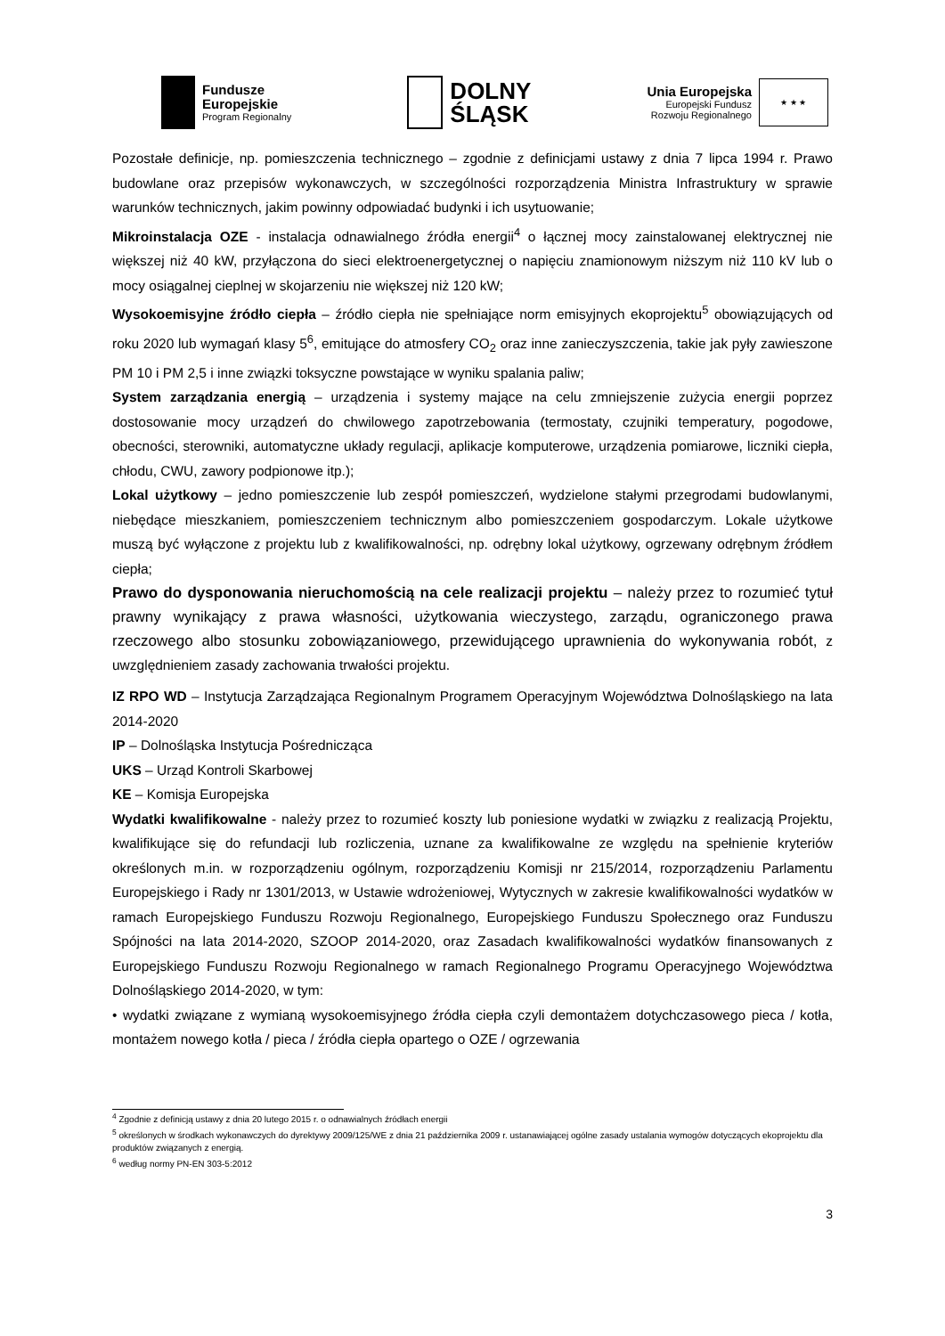Fundusze
Europejskie
Program Regionalny
DOLNY
ŚLĄSK
Unia Europejska
Europejski Fundusz
Rozwoju Regionalnego
★ ★ ★
Pozostałe definicje, np. pomieszczenia technicznego – zgodnie z definicjami ustawy z dnia 7 lipca 1994 r. Prawo budowlane oraz przepisów wykonawczych, w szczególności rozporządzenia Ministra Infrastruktury w sprawie warunków technicznych, jakim powinny odpowiadać budynki i ich usytuowanie;
Mikroinstalacja OZE - instalacja odnawialnego źródła energii<sup>4</sup> o łącznej mocy zainstalowanej elektrycznej nie większej niż 40 kW, przyłączona do sieci elektroenergetycznej o napięciu znamionowym niższym niż 110 kV lub o mocy osiągalnej cieplnej w skojarzeniu nie większej niż 120 kW;
Wysokoemisyjne źródło ciepła – źródło ciepła nie spełniające norm emisyjnych ekoprojektu<sup>5</sup> obowiązujących od roku 2020 lub wymagań klasy 5<sup>6</sup>, emitujące do atmosfery CO<sub>2</sub> oraz inne zanieczyszczenia, takie jak pyły zawieszone PM 10 i PM 2,5 i inne związki toksyczne powstające w wyniku spalania paliw;
System zarządzania energią – urządzenia i systemy mające na celu zmniejszenie zużycia energii poprzez dostosowanie mocy urządzeń do chwilowego zapotrzebowania (termostaty, czujniki temperatury, pogodowe, obecności, sterowniki, automatyczne układy regulacji, aplikacje komputerowe, urządzenia pomiarowe, liczniki ciepła, chłodu, CWU, zawory podpionowe itp.);
Lokal użytkowy – jedno pomieszczenie lub zespół pomieszczeń, wydzielone stałymi przegrodami budowlanymi, niebędące mieszkaniem, pomieszczeniem technicznym albo pomieszczeniem gospodarczym. Lokale użytkowe muszą być wyłączone z projektu lub z kwalifikowalności, np. odrębny lokal użytkowy, ogrzewany odrębnym źródłem ciepła;
Prawo do dysponowania nieruchomością na cele realizacji projektu – należy przez to rozumieć tytuł prawny wynikający z prawa własności, użytkowania wieczystego, zarządu, ograniczonego prawa rzeczowego albo stosunku zobowiązaniowego, przewidującego uprawnienia do wykonywania robót, z uwzględnieniem zasady zachowania trwałości projektu.
IZ RPO WD – Instytucja Zarządzająca Regionalnym Programem Operacyjnym Województwa Dolnośląskiego na lata 2014-2020
IP – Dolnośląska Instytucja Pośrednicząca
UKS – Urząd Kontroli Skarbowej
KE – Komisja Europejska
Wydatki kwalifikowalne - należy przez to rozumieć koszty lub poniesione wydatki w związku z realizacją Projektu, kwalifikujące się do refundacji lub rozliczenia, uznane za kwalifikowalne ze względu na spełnienie kryteriów określonych m.in. w rozporządzeniu ogólnym, rozporządzeniu Komisji nr 215/2014, rozporządzeniu Parlamentu Europejskiego i Rady nr 1301/2013, w Ustawie wdrożeniowej, Wytycznych w zakresie kwalifikowalności wydatków w ramach Europejskiego Funduszu Rozwoju Regionalnego, Europejskiego Funduszu Społecznego oraz Funduszu Spójności na lata 2014-2020, SZOOP 2014-2020, oraz Zasadach kwalifikowalności wydatków finansowanych z Europejskiego Funduszu Rozwoju Regionalnego w ramach Regionalnego Programu Operacyjnego Województwa Dolnośląskiego 2014-2020, w tym:
• wydatki związane z wymianą wysokoemisyjnego źródła ciepła czyli demontażem dotychczasowego pieca / kotła, montażem nowego kotła / pieca / źródła ciepła opartego o OZE / ogrzewania
<sup>4</sup> Zgodnie z definicją ustawy z dnia 20 lutego 2015 r. o odnawialnych źródłach energii
<sup>5</sup> określonych w środkach wykonawczych do dyrektywy 2009/125/WE z dnia 21 października 2009 r. ustanawiającej ogólne zasady ustalania wymogów dotyczących ekoprojektu dla produktów związanych z energią.
<sup>6</sup> według normy PN-EN 303-5:2012
3